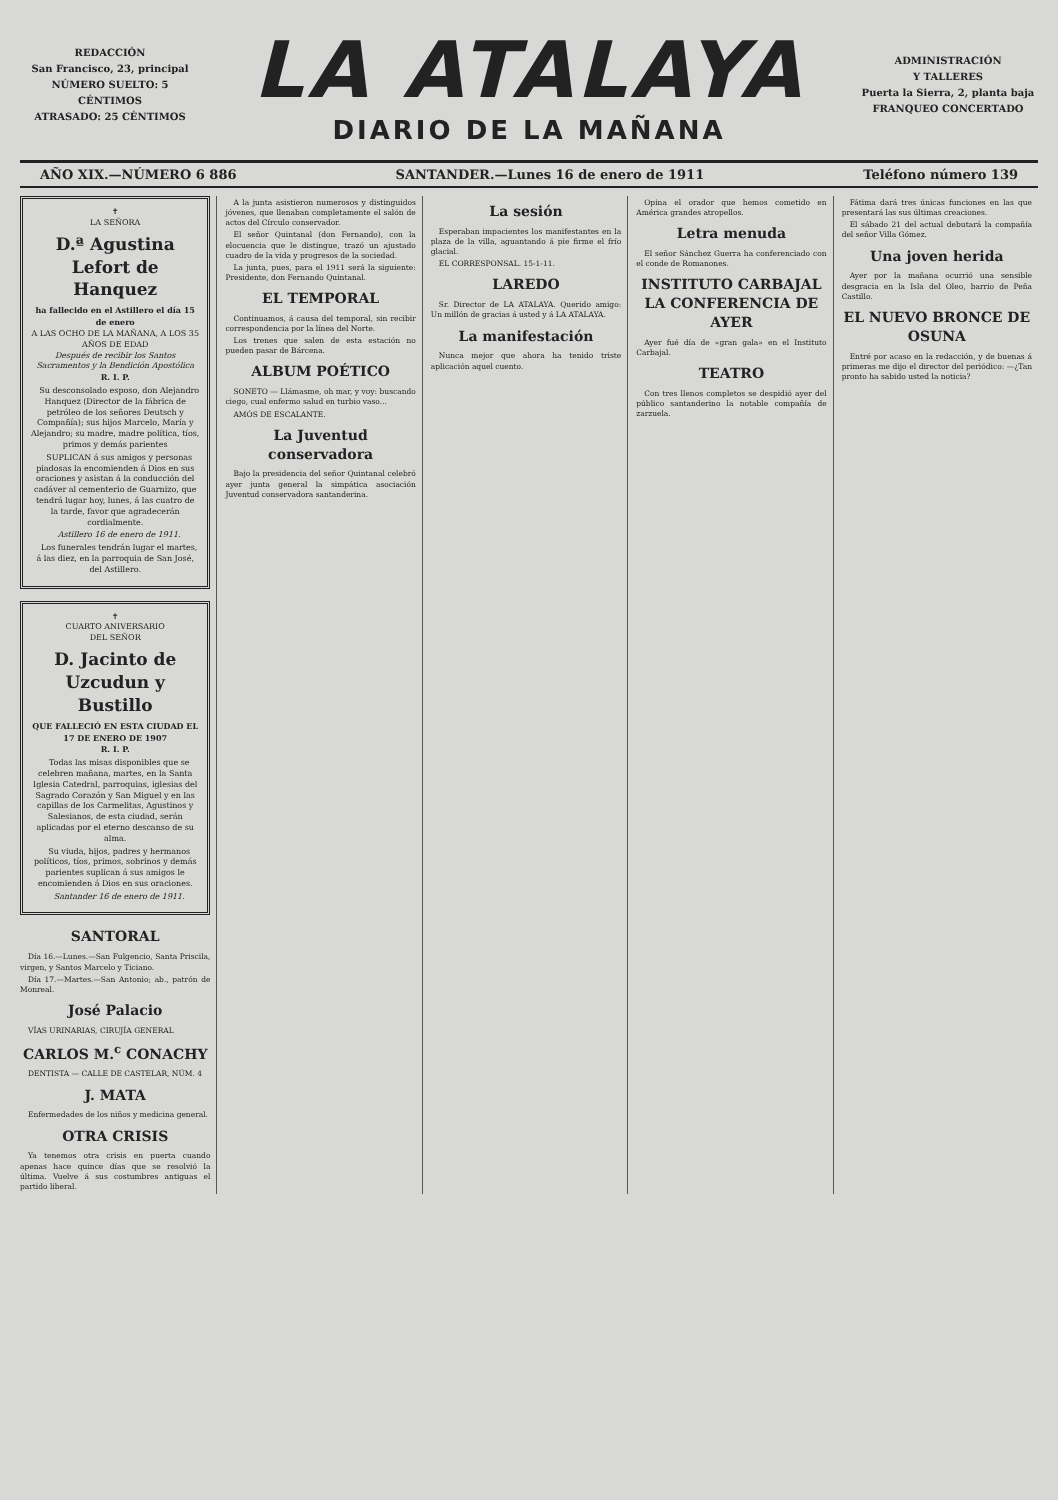REDACCIÓN
San Francisco, 23, principal
NÚMERO SUELTO: 5 CÉNTIMOS
ATRASADO: 25 CÉNTIMOS
LA ATALAYA
DIARIO DE LA MAÑANA
ADMINISTRACIÓN
Y TALLERES
Puerta la Sierra, 2, planta baja
FRANQUEO CONCERTADO
AÑO XIX.—NÚMERO 6 886 SANTANDER.—Lunes 16 de enero de 1911 Teléfono número 139
✝
LA SEÑORA
D.ª Agustina Lefort de Hanquez
ha fallecido en el Astillero el día 15 de enero
A LAS OCHO DE LA MAÑANA, A LOS 35 AÑOS DE EDAD
Después de recibir los Santos Sacramentos y la Bendición Apostólica
R. I. P.
Su desconsolado esposo, don Alejandro Hanquez (Director de la fábrica de petróleo de los señores Deutsch y Compañía); sus hijos Marcelo, María y Alejandro; su madre, madre política, tíos, primos y demás parientes
SUPLICAN á sus amigos y personas piadosas la encomienden á Dios en sus oraciones y asistan á la conducción del cadáver al cementerio de Guarnizo, que tendrá lugar hoy, lunes, á las cuatro de la tarde, favor que agradecerán cordialmente.
Astillero 16 de enero de 1911.
Los funerales tendrán lugar el martes, á las diez, en la parroquia de San José, del Astillero.
✝
CUARTO ANIVERSARIO
DEL SEÑOR
D. Jacinto de Uzcudun y Bustillo
QUE FALLECIÓ EN ESTA CIUDAD EL 17 DE ENERO DE 1907
R. I. P.
Todas las misas disponibles que se celebren mañana, martes, en la Santa Iglesia Catedral, parroquias, iglesias del Sagrado Corazón y San Miguel y en las capillas de los Carmelitas, Agustinos y Salesianos, de esta ciudad, serán aplicadas por el eterno descanso de su alma.
Su viuda, hijos, padres y hermanos políticos, tíos, primos, sobrinos y demás parientes suplican á sus amigos le encomienden á Dios en sus oraciones.
Santander 16 de enero de 1911.
SANTORAL
Día 16.—Lunes.—San Fulgencio, Santa Priscila, virgen, y Santos Marcelo y Ticiano.
Día 17.—Martes.—San Antonio; ab., patrón de Monreal.
José Palacio
VÍAS URINARIAS, CIRUJÍA GENERAL
CARLOS M.<sup>c</sup> CONACHY
DENTISTA — CALLE DE CASTELAR, NÚM. 4
J. MATA
Enfermedades de los niños y medicina general.
OTRA CRISIS
Ya tenemos otra crisis en puerta cuando apenas hace quince días que se resolvió la última. Vuelve á sus costumbres antiguas el partido liberal.
A la junta asistieron numerosos y distinguidos jóvenes, que llenaban completamente el salón de actos del Círculo conservador.
El señor Quintanal (don Fernando), con la elocuencia que le distingue, trazó un ajustado cuadro de la vida y progresos de la sociedad.
La junta, pues, para el 1911 será la siguiente: Presidente, don Fernando Quintanal.
EL TEMPORAL
Continuamos, á causa del temporal, sin recibir correspondencia por la línea del Norte.
Los trenes que salen de esta estación no pueden pasar de Bárcena.
ALBUM POÉTICO
SONETO — Llámasme, oh mar, y voy: buscando ciego, cual enfermo salud en turbio vaso...
AMÓS DE ESCALANTE.
La Juventud conservadora
Bajo la presidencia del señor Quintanal celebró ayer junta general la simpática asociación Juventud conservadora santanderina.
La sesión
Esperaban impacientes los manifestantes en la plaza de la villa, aguantando á pie firme el frío glacial.
EL CORRESPONSAL. 15-1-11.
LAREDO
Sr. Director de LA ATALAYA. Querido amigo: Un millón de gracias á usted y á LA ATALAYA.
La manifestación
Nunca mejor que ahora ha tenido triste aplicación aquel cuento.
Opina el orador que hemos cometido en América grandes atropellos.
Letra menuda
El señor Sánchez Guerra ha conferenciado con el conde de Romanones.
INSTITUTO CARBAJAL
LA CONFERENCIA DE AYER
Ayer fué día de «gran gala» en el Instituto Carbajal.
TEATRO
Con tres llenos completos se despidió ayer del público santanderino la notable compañía de zarzuela.
Fátima dará tres únicas funciones en las que presentará las sus últimas creaciones.
El sábado 21 del actual debutará la compañía del señor Villa Gómez.
Una joven herida
Ayer por la mañana ocurrió una sensible desgracia en la Isla del Oleo, barrio de Peña Castillo.
EL NUEVO BRONCE DE OSUNA
Entré por acaso en la redacción, y de buenas á primeras me dijo el director del periódico: —¿Tan pronto ha sabido usted la noticia?